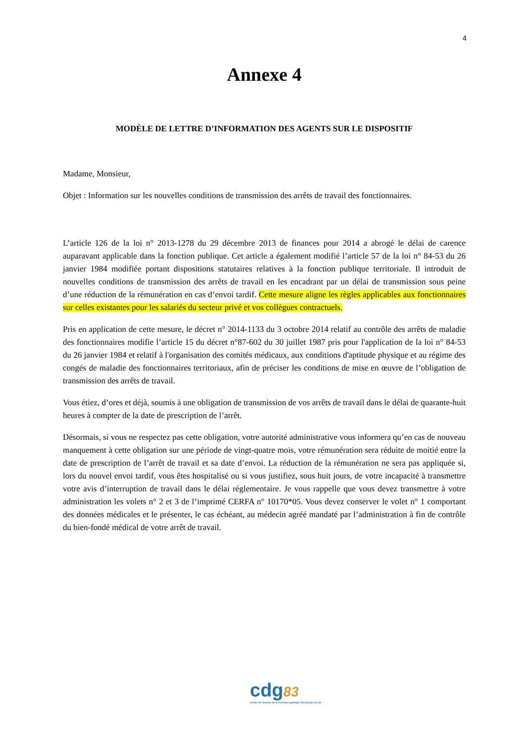4
Annexe 4
MODÈLE DE LETTRE D’INFORMATION DES AGENTS SUR LE DISPOSITIF
Madame, Monsieur,
Objet : Information sur les nouvelles conditions de transmission des arrêts de travail des fonctionnaires.
L’article 126 de la loi n° 2013-1278 du 29 décembre 2013 de finances pour 2014 a abrogé le délai de carence auparavant applicable dans la fonction publique. Cet article a également modifié l’article 57 de la loi n° 84-53 du 26 janvier 1984 modifiée portant dispositions statutaires relatives à la fonction publique territoriale. Il introduit de nouvelles conditions de transmission des arrêts de travail en les encadrant par un délai de transmission sous peine d’une réduction de la rémunération en cas d’envoi tardif. Cette mesure aligne les règles applicables aux fonctionnaires sur celles existantes pour les salariés du secteur privé et vos collègues contractuels.
Pris en application de cette mesure, le décret n° 2014-1133 du 3 octobre 2014 relatif au contrôle des arrêts de maladie des fonctionnaires modifie l’article 15 du décret n°87-602 du 30 juillet 1987 pris pour l'application de la loi n° 84-53 du 26 janvier 1984 et relatif à l'organisation des comités médicaux, aux conditions d'aptitude physique et au régime des congés de maladie des fonctionnaires territoriaux, afin de préciser les conditions de mise en œuvre de l’obligation de transmission des arrêts de travail.
Vous étiez, d’ores et déjà, soumis à une obligation de transmission de vos arrêts de travail dans le délai de quarante-huit heures à compter de la date de prescription de l’arrêt.
Désormais, si vous ne respectez pas cette obligation, votre autorité administrative vous informera qu’en cas de nouveau manquement à cette obligation sur une période de vingt-quatre mois, votre rémunération sera réduite de moitié entre la date de prescription de l’arrêt de travail et sa date d’envoi. La réduction de la rémunération ne sera pas appliquée si, lors du nouvel envoi tardif, vous êtes hospitalisé ou si vous justifiez, sous huit jours, de votre incapacité à transmettre votre avis d’interruption de travail dans le délai réglementaire. Je vous rappelle que vous devez transmettre à votre administration les volets n° 2 et 3 de l’imprimé CERFA n° 10170*05. Vous devez conserver le volet n° 1 comportant des données médicales et le présenter, le cas échéant, au médecin agréé mandaté par l’administration à fin de contrôle du bien-fondé médical de votre arrêt de travail.
cdg83
Centre de Gestion de la Fonction publique Territoriale du Var